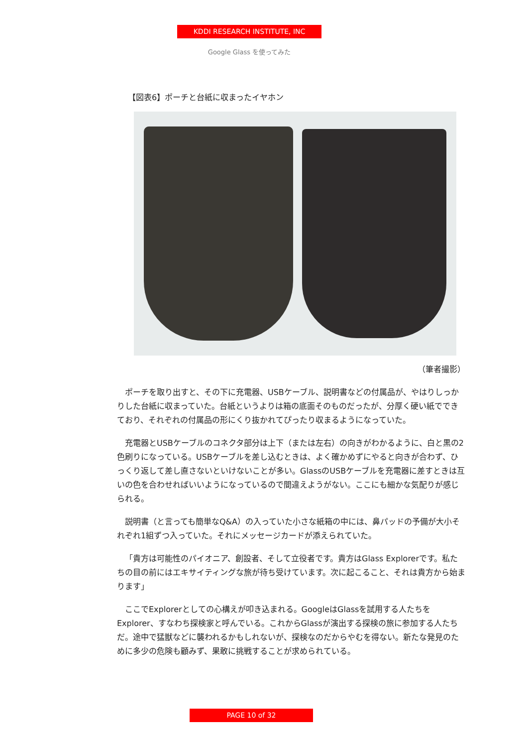KDDI RESEARCH INSTITUTE, INC
Google Glass を使ってみた
【図表6】ポーチと台紙に収まったイヤホン
（筆者撮影）
ポーチを取り出すと、その下に充電器、USBケーブル、説明書などの付属品が、やはりしっかりした台紙に収まっていた。台紙というよりは箱の底面そのものだったが、分厚く硬い紙でできており、それぞれの付属品の形にくり抜かれてぴったり収まるようになっていた。
充電器とUSBケーブルのコネクタ部分は上下（または左右）の向きがわかるように、白と黒の2色刷りになっている。USBケーブルを差し込むときは、よく確かめずにやると向きが合わず、ひっくり返して差し直さないといけないことが多い。GlassのUSBケーブルを充電器に差すときは互いの色を合わせればいいようになっているので間違えようがない。ここにも細かな気配りが感じられる。
説明書（と言っても簡単なQ&A）の入っていた小さな紙箱の中には、鼻パッドの予備が大小それぞれ1組ずつ入っていた。それにメッセージカードが添えられていた。
「貴方は可能性のパイオニア、創設者、そして立役者です。貴方はGlass Explorerです。私たちの目の前にはエキサイティングな旅が待ち受けています。次に起こること、それは貴方から始まります」
ここでExplorerとしての心構えが叩き込まれる。GoogleはGlassを試用する人たちをExplorer、すなわち探検家と呼んでいる。これからGlassが演出する探検の旅に参加する人たちだ。途中で猛獣などに襲われるかもしれないが、探検なのだからやむを得ない。新たな発見のために多少の危険も顧みず、果敢に挑戦することが求められている。
PAGE 10 of 32